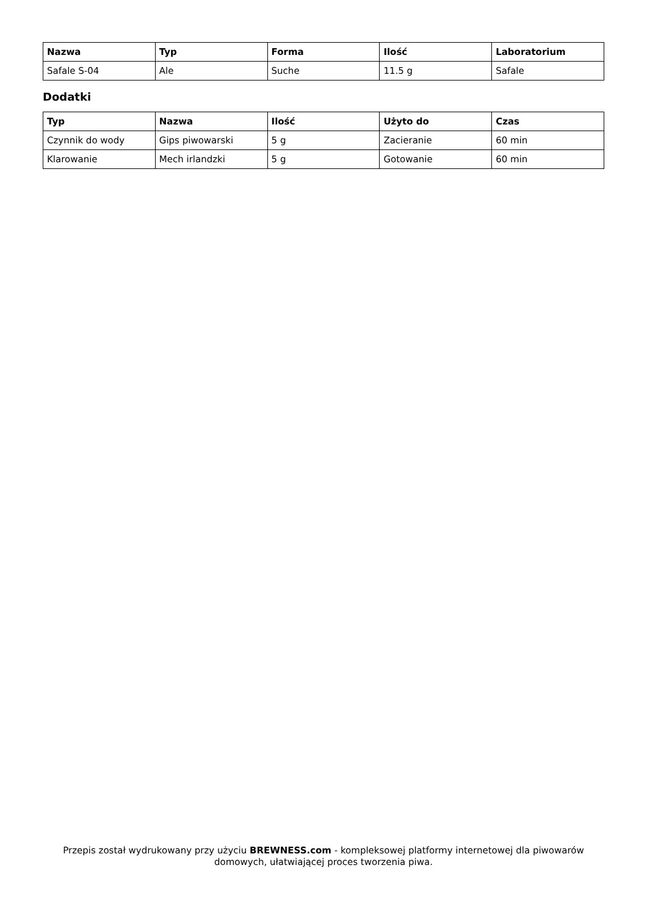| Nazwa | Typ | Forma | Ilość | Laboratorium |
| --- | --- | --- | --- | --- |
| Safale S-04 | Ale | Suche | 11.5 g | Safale |
Dodatki
| Typ | Nazwa | Ilość | Użyto do | Czas |
| --- | --- | --- | --- | --- |
| Czynnik do wody | Gips piwowarski | 5 g | Zacieranie | 60 min |
| Klarowanie | Mech irlandzki | 5 g | Gotowanie | 60 min |
Przepis został wydrukowany przy użyciu BREWNESS.com - kompleksowej platformy internetowej dla piwowarów domowych, ułatwiającej proces tworzenia piwa.